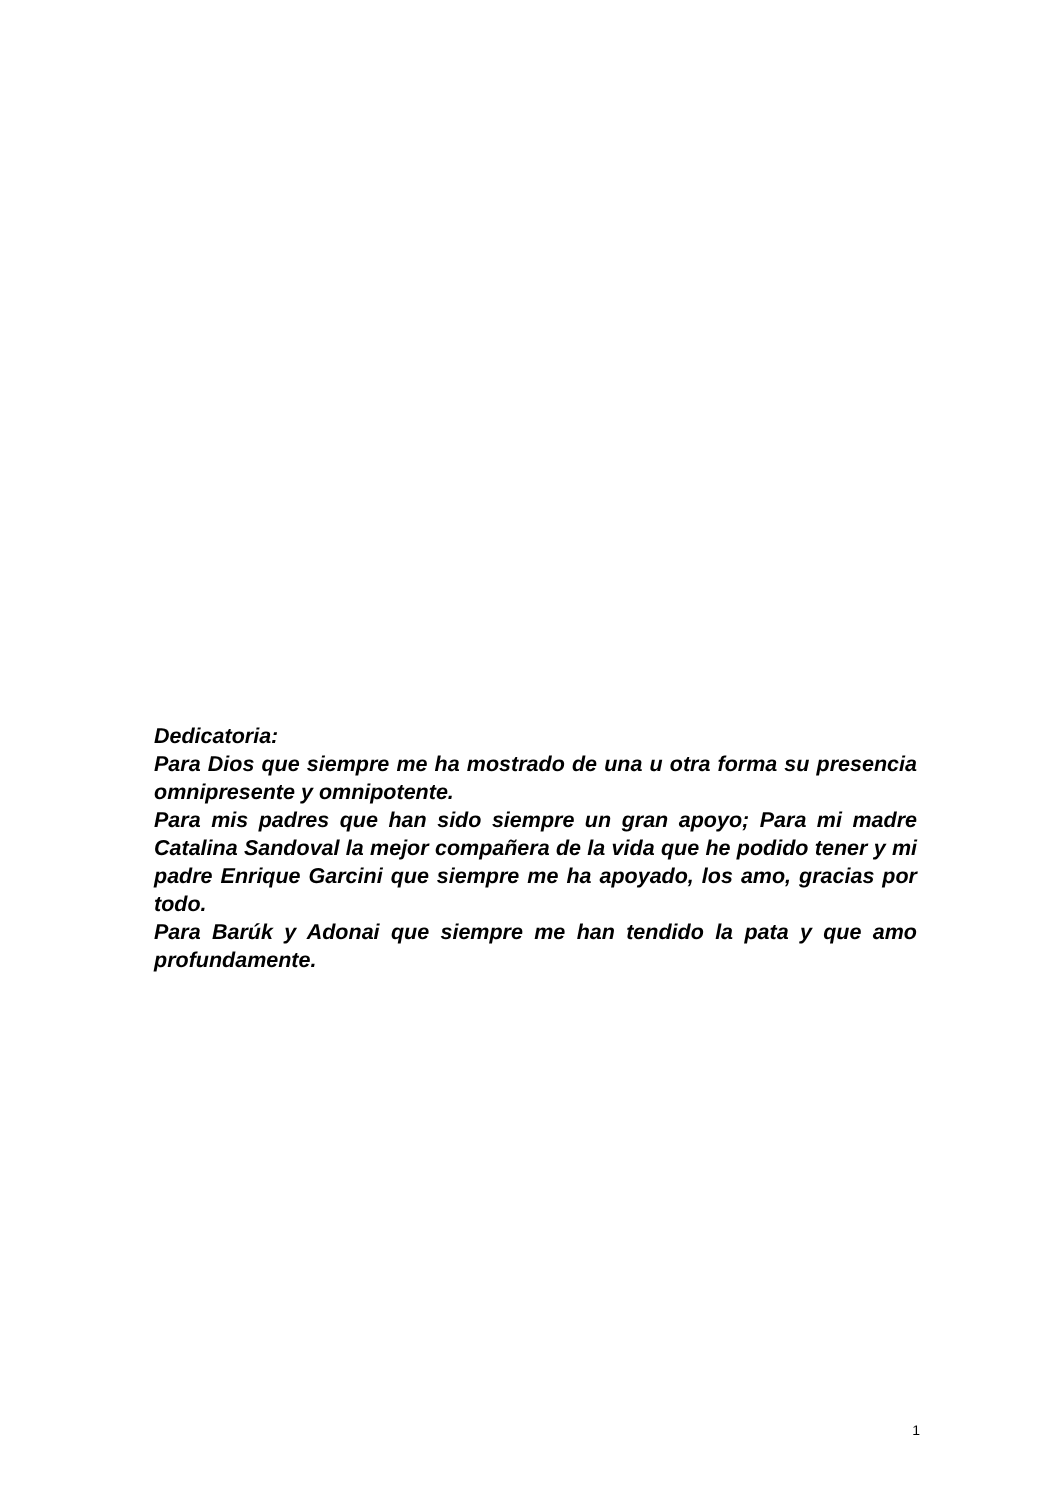Dedicatoria:
Para Dios que siempre me ha mostrado de una u otra forma su presencia omnipresente y omnipotente.
Para mis padres que han sido siempre un gran apoyo; Para mi madre Catalina Sandoval la mejor compañera de la vida que he podido tener y mi padre Enrique Garcini que siempre me ha apoyado, los amo, gracias por todo.
Para Barúk y Adonai que siempre me han tendido la pata y que amo profundamente.
1